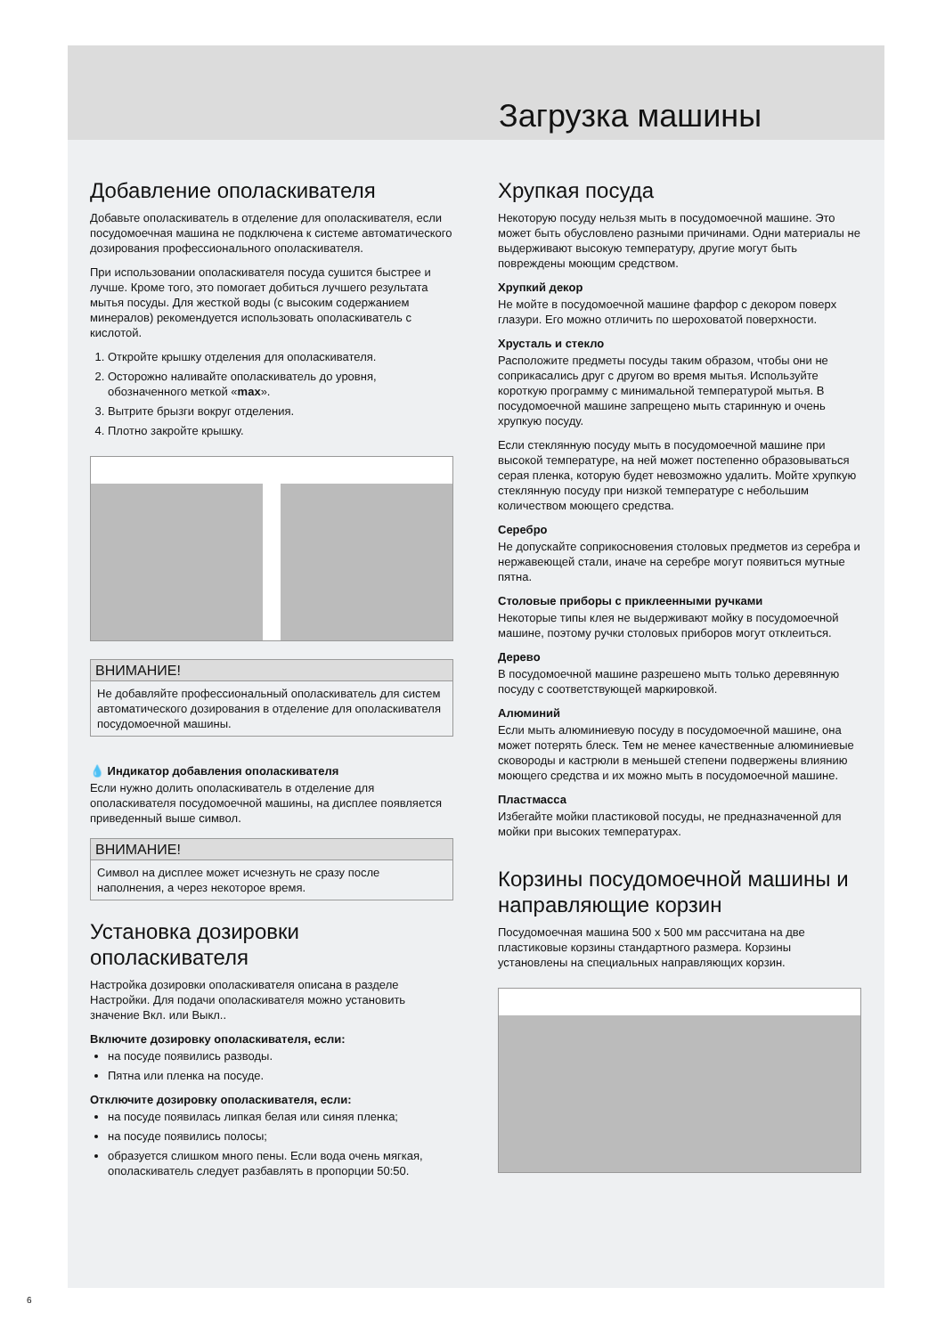Загрузка машины
Добавление ополаскивателя
Добавьте ополаскиватель в отделение для ополаскивателя, если посудомоечная машина не подключена к системе автоматического дозирования профессионального ополаскивателя.
При использовании ополаскивателя посуда сушится быстрее и лучше. Кроме того, это помогает добиться лучшего результата мытья посуды. Для жесткой воды (с высоким содержанием минералов) рекомендуется использовать ополаскиватель с кислотой.
1. Откройте крышку отделения для ополаскивателя.
2. Осторожно наливайте ополаскиватель до уровня, обозначенного меткой «max».
3. Вытрите брызги вокруг отделения.
4. Плотно закройте крышку.
ВНИМАНИЕ!
Не добавляйте профессиональный ополаскиватель для систем автоматического дозирования в отделение для ополаскивателя посудомоечной машины.
💧 Индикатор добавления ополаскивателя
Если нужно долить ополаскиватель в отделение для ополаскивателя посудомоечной машины, на дисплее появляется приведенный выше символ.
ВНИМАНИЕ!
Символ на дисплее может исчезнуть не сразу после наполнения, а через некоторое время.
Установка дозировки ополаскивателя
Настройка дозировки ополаскивателя описана в разделе Настройки. Для подачи ополаскивателя можно установить значение Вкл. или Выкл..
Включите дозировку ополаскивателя, если:
на посуде появились разводы.
Пятна или пленка на посуде.
Отключите дозировку ополаскивателя, если:
на посуде появилась липкая белая или синяя пленка;
на посуде появились полосы;
образуется слишком много пены. Если вода очень мягкая, ополаскиватель следует разбавлять в пропорции 50:50.
Хрупкая посуда
Некоторую посуду нельзя мыть в посудомоечной машине. Это может быть обусловлено разными причинами. Одни материалы не выдерживают высокую температуру, другие могут быть повреждены моющим средством.
Хрупкий декор
Не мойте в посудомоечной машине фарфор с декором поверх глазури. Его можно отличить по шероховатой поверхности.
Хрусталь и стекло
Расположите предметы посуды таким образом, чтобы они не соприкасались друг с другом во время мытья. Используйте короткую программу с минимальной температурой мытья. В посудомоечной машине запрещено мыть старинную и очень хрупкую посуду.
Если стеклянную посуду мыть в посудомоечной машине при высокой температуре, на ней может постепенно образовываться серая пленка, которую будет невозможно удалить. Мойте хрупкую стеклянную посуду при низкой температуре с небольшим количеством моющего средства.
Серебро
Не допускайте соприкосновения столовых предметов из серебра и нержавеющей стали, иначе на серебре могут появиться мутные пятна.
Столовые приборы с приклеенными ручками
Некоторые типы клея не выдерживают мойку в посудомоечной машине, поэтому ручки столовых приборов могут отклеиться.
Дерево
В посудомоечной машине разрешено мыть только деревянную посуду с соответствующей маркировкой.
Алюминий
Если мыть алюминиевую посуду в посудомоечной машине, она может потерять блеск. Тем не менее качественные алюминиевые сковороды и кастрюли в меньшей степени подвержены влиянию моющего средства и их можно мыть в посудомоечной машине.
Пластмасса
Избегайте мойки пластиковой посуды, не предназначенной для мойки при высоких температурах.
Корзины посудомоечной машины и направляющие корзин
Посудомоечная машина 500 x 500 мм рассчитана на две пластиковые корзины стандартного размера. Корзины установлены на специальных направляющих корзин.
6